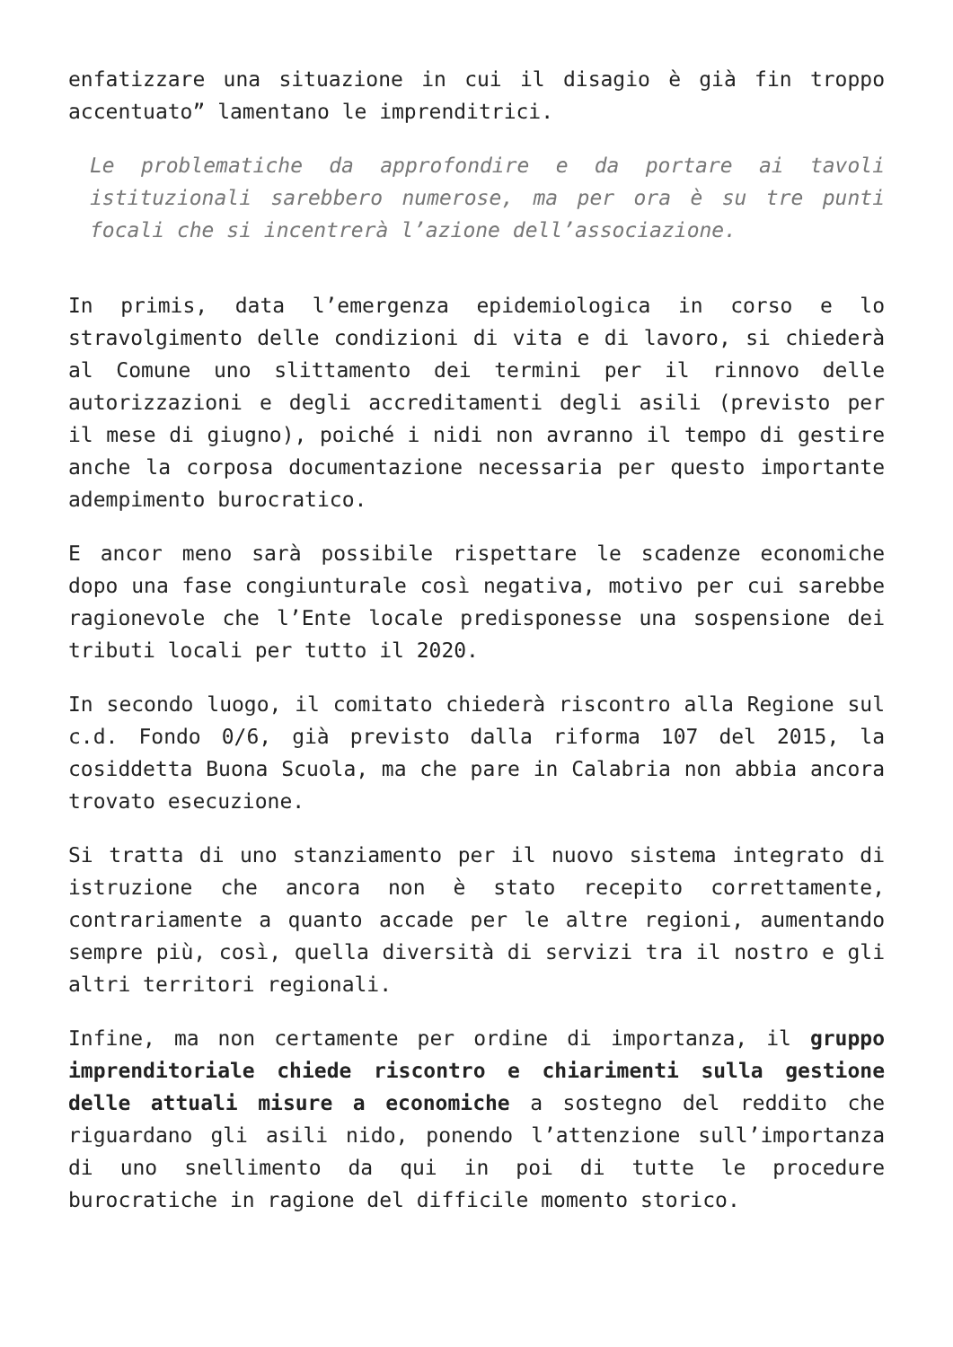enfatizzare una situazione in cui il disagio è già fin troppo accentuato” lamentano le imprenditrici.
Le problematiche da approfondire e da portare ai tavoli istituzionali sarebbero numerose, ma per ora è su tre punti focali che si incentrerà l’azione dell’associazione.
In primis, data l’emergenza epidemiologica in corso e lo stravolgimento delle condizioni di vita e di lavoro, si chiederà al Comune uno slittamento dei termini per il rinnovo delle autorizzazioni e degli accreditamenti degli asili (previsto per il mese di giugno), poiché i nidi non avranno il tempo di gestire anche la corposa documentazione necessaria per questo importante adempimento burocratico.
E ancor meno sarà possibile rispettare le scadenze economiche dopo una fase congiunturale così negativa, motivo per cui sarebbe ragionevole che l’Ente locale predisponesse una sospensione dei tributi locali per tutto il 2020.
In secondo luogo, il comitato chiederà riscontro alla Regione sul c.d. Fondo 0/6, già previsto dalla riforma 107 del 2015, la cosiddetta Buona Scuola, ma che pare in Calabria non abbia ancora trovato esecuzione.
Si tratta di uno stanziamento per il nuovo sistema integrato di istruzione che ancora non è stato recepito correttamente, contrariamente a quanto accade per le altre regioni, aumentando sempre più, così, quella diversità di servizi tra il nostro e gli altri territori regionali.
Infine, ma non certamente per ordine di importanza, il gruppo imprenditoriale chiede riscontro e chiarimenti sulla gestione delle attuali misure a economiche a sostegno del reddito che riguardano gli asili nido, ponendo l’attenzione sull’importanza di uno snellimento da qui in poi di tutte le procedure burocratiche in ragione del difficile momento storico.